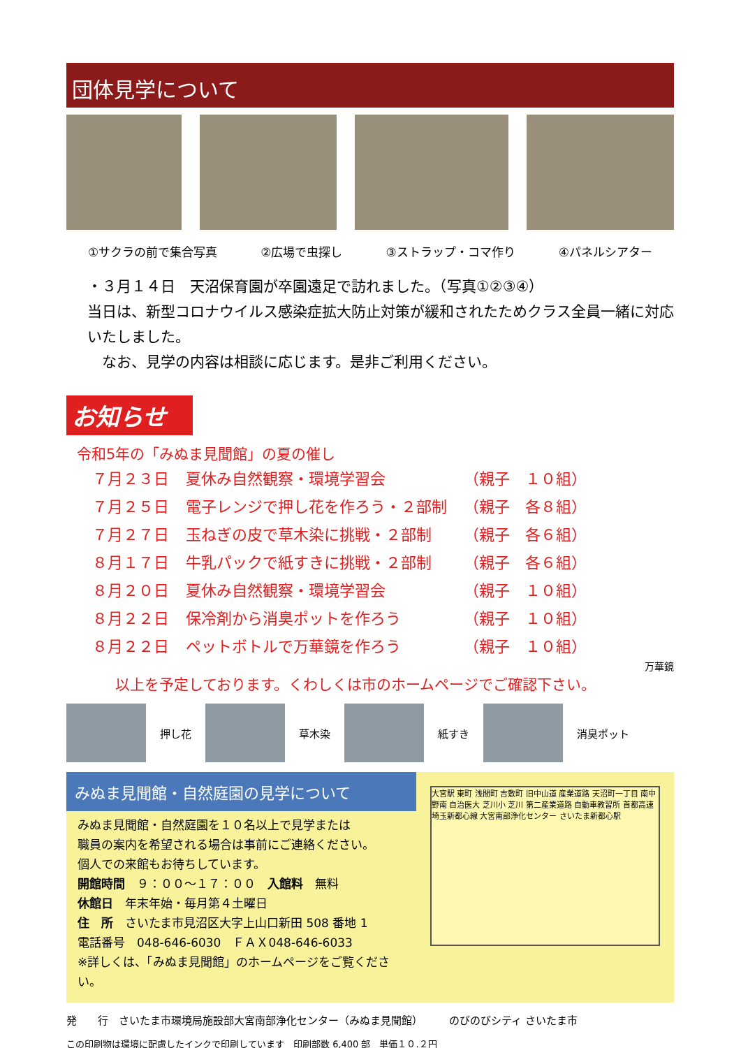団体見学について
①サクラの前で集合写真 ②広場で虫探し ③ストラップ・コマ作り ④パネルシアター
・３月１４日　天沼保育園が卒園遠足で訪れました。（写真①②③④）
当日は、新型コロナウイルス感染症拡大防止対策が緩和されたためクラス全員一緒に対応いたしました。
　なお、見学の内容は相談に応じます。是非ご利用ください。
お知らせ
令和5年の「みぬま見聞館」の夏の催し
| ７月２３日 | 夏休み自然観察・環境学習会 | （親子 １０組） |
| ７月２５日 | 電子レンジで押し花を作ろう・２部制 | （親子 各８組） |
| ７月２７日 | 玉ねぎの皮で草木染に挑戦・２部制 | （親子 各６組） |
| ８月１７日 | 牛乳パックで紙すきに挑戦・２部制 | （親子 各６組） |
| ８月２０日 | 夏休み自然観察・環境学習会 | （親子 １０組） |
| ８月２２日 | 保冷剤から消臭ポットを作ろう | （親子 １０組） |
| ８月２２日 | ペットボトルで万華鏡を作ろう | （親子 １０組） |
万華鏡
以上を予定しております。くわしくは市のホームページでご確認下さい。
押し花
草木染
紙すき
消臭ポット
みぬま見聞館・自然庭園の見学について
みぬま見聞館・自然庭園を１０名以上で見学または
職員の案内を希望される場合は事前にご連絡ください。
個人での来館もお待ちしています。
開館時間　９：００～１７：００　入館料　無料
休館日　年末年始・毎月第４土曜日
住　所　さいたま市見沼区大字上山口新田 508 番地 1
電話番号　048-646-6030　ＦＡＸ048-646-6033
※詳しくは、「みぬま見聞館」のホームページをご覧ください。
大宮駅 東町 浅間町 吉敷町 旧中山道 産業道路 天沼町一丁目 南中野南 自治医大 芝川小 芝川 第二産業道路 自動車教習所 首都高速埼玉新都心線 大宮南部浄化センター さいたま新都心駅
発　　行　さいたま市環境局施設部大宮南部浄化センター（みぬま見聞館）　　　のびのびシティ さいたま市
この印刷物は環境に配慮したインクで印刷しています　印刷部数 6,400 部　単価１０.２円